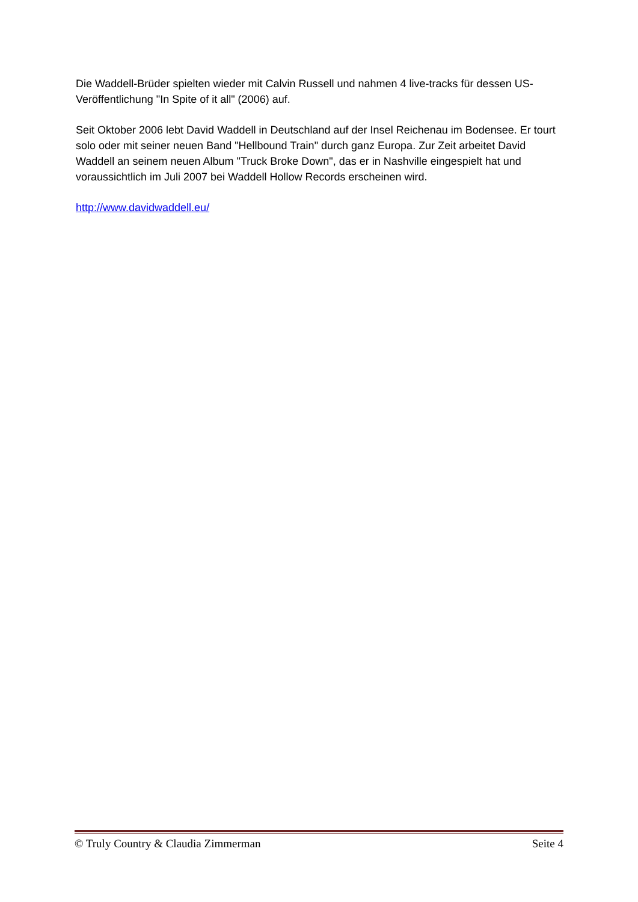Die Waddell-Brüder spielten wieder mit Calvin Russell und nahmen 4 live-tracks für dessen US-Veröffentlichung "In Spite of it all" (2006) auf.
Seit Oktober 2006 lebt David Waddell in Deutschland auf der Insel Reichenau im Bodensee. Er tourt solo oder mit seiner neuen Band "Hellbound Train" durch ganz Europa. Zur Zeit arbeitet David Waddell an seinem neuen Album "Truck Broke Down", das er in Nashville eingespielt hat und voraussichtlich im Juli 2007 bei Waddell Hollow Records erscheinen wird.
http://www.davidwaddell.eu/
© Truly Country & Claudia Zimmerman Seite 4